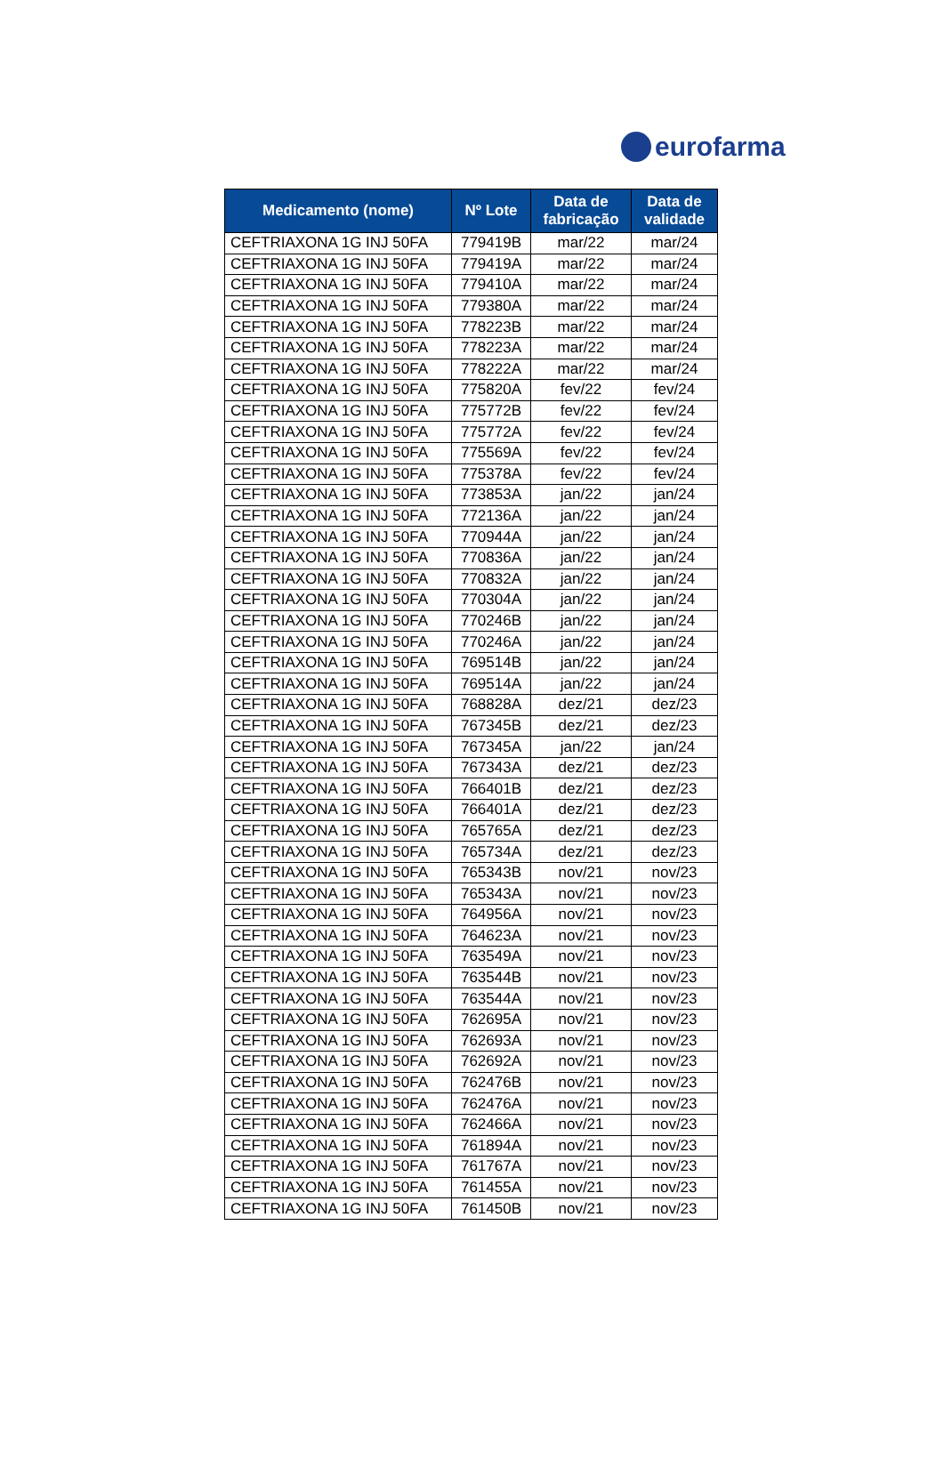eurofarma
| Medicamento (nome) | Nº Lote | Data de fabricação | Data de validade |
| --- | --- | --- | --- |
| CEFTRIAXONA 1G INJ 50FA | 779419B | mar/22 | mar/24 |
| CEFTRIAXONA 1G INJ 50FA | 779419A | mar/22 | mar/24 |
| CEFTRIAXONA 1G INJ 50FA | 779410A | mar/22 | mar/24 |
| CEFTRIAXONA 1G INJ 50FA | 779380A | mar/22 | mar/24 |
| CEFTRIAXONA 1G INJ 50FA | 778223B | mar/22 | mar/24 |
| CEFTRIAXONA 1G INJ 50FA | 778223A | mar/22 | mar/24 |
| CEFTRIAXONA 1G INJ 50FA | 778222A | mar/22 | mar/24 |
| CEFTRIAXONA 1G INJ 50FA | 775820A | fev/22 | fev/24 |
| CEFTRIAXONA 1G INJ 50FA | 775772B | fev/22 | fev/24 |
| CEFTRIAXONA 1G INJ 50FA | 775772A | fev/22 | fev/24 |
| CEFTRIAXONA 1G INJ 50FA | 775569A | fev/22 | fev/24 |
| CEFTRIAXONA 1G INJ 50FA | 775378A | fev/22 | fev/24 |
| CEFTRIAXONA 1G INJ 50FA | 773853A | jan/22 | jan/24 |
| CEFTRIAXONA 1G INJ 50FA | 772136A | jan/22 | jan/24 |
| CEFTRIAXONA 1G INJ 50FA | 770944A | jan/22 | jan/24 |
| CEFTRIAXONA 1G INJ 50FA | 770836A | jan/22 | jan/24 |
| CEFTRIAXONA 1G INJ 50FA | 770832A | jan/22 | jan/24 |
| CEFTRIAXONA 1G INJ 50FA | 770304A | jan/22 | jan/24 |
| CEFTRIAXONA 1G INJ 50FA | 770246B | jan/22 | jan/24 |
| CEFTRIAXONA 1G INJ 50FA | 770246A | jan/22 | jan/24 |
| CEFTRIAXONA 1G INJ 50FA | 769514B | jan/22 | jan/24 |
| CEFTRIAXONA 1G INJ 50FA | 769514A | jan/22 | jan/24 |
| CEFTRIAXONA 1G INJ 50FA | 768828A | dez/21 | dez/23 |
| CEFTRIAXONA 1G INJ 50FA | 767345B | dez/21 | dez/23 |
| CEFTRIAXONA 1G INJ 50FA | 767345A | jan/22 | jan/24 |
| CEFTRIAXONA 1G INJ 50FA | 767343A | dez/21 | dez/23 |
| CEFTRIAXONA 1G INJ 50FA | 766401B | dez/21 | dez/23 |
| CEFTRIAXONA 1G INJ 50FA | 766401A | dez/21 | dez/23 |
| CEFTRIAXONA 1G INJ 50FA | 765765A | dez/21 | dez/23 |
| CEFTRIAXONA 1G INJ 50FA | 765734A | dez/21 | dez/23 |
| CEFTRIAXONA 1G INJ 50FA | 765343B | nov/21 | nov/23 |
| CEFTRIAXONA 1G INJ 50FA | 765343A | nov/21 | nov/23 |
| CEFTRIAXONA 1G INJ 50FA | 764956A | nov/21 | nov/23 |
| CEFTRIAXONA 1G INJ 50FA | 764623A | nov/21 | nov/23 |
| CEFTRIAXONA 1G INJ 50FA | 763549A | nov/21 | nov/23 |
| CEFTRIAXONA 1G INJ 50FA | 763544B | nov/21 | nov/23 |
| CEFTRIAXONA 1G INJ 50FA | 763544A | nov/21 | nov/23 |
| CEFTRIAXONA 1G INJ 50FA | 762695A | nov/21 | nov/23 |
| CEFTRIAXONA 1G INJ 50FA | 762693A | nov/21 | nov/23 |
| CEFTRIAXONA 1G INJ 50FA | 762692A | nov/21 | nov/23 |
| CEFTRIAXONA 1G INJ 50FA | 762476B | nov/21 | nov/23 |
| CEFTRIAXONA 1G INJ 50FA | 762476A | nov/21 | nov/23 |
| CEFTRIAXONA 1G INJ 50FA | 762466A | nov/21 | nov/23 |
| CEFTRIAXONA 1G INJ 50FA | 761894A | nov/21 | nov/23 |
| CEFTRIAXONA 1G INJ 50FA | 761767A | nov/21 | nov/23 |
| CEFTRIAXONA 1G INJ 50FA | 761455A | nov/21 | nov/23 |
| CEFTRIAXONA 1G INJ 50FA | 761450B | nov/21 | nov/23 |